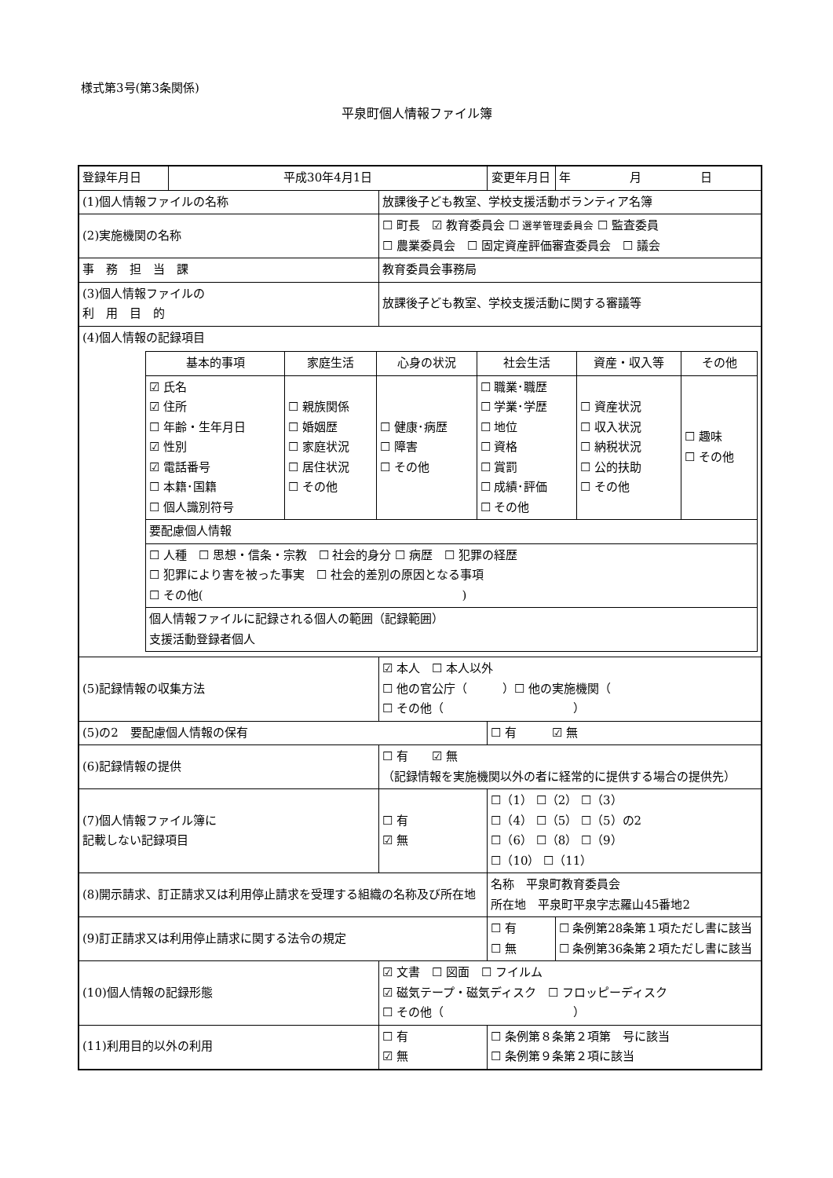様式第3号(第3条関係)
平泉町個人情報ファイル簿
| 登録年月日 | 平成30年4月1日 | | 変更年月日 | 年 月 日 |
| (1)個人情報ファイルの名称 | | 放課後子ども教室、学校支援活動ボランティア名簿 | | |
| (2)実施機関の名称 | | ☐ 町長 ☑ 教育委員会 ☐ 選挙管理委員会 ☐ 監査委員 ☐ 農業委員会 ☐ 固定資産評価審査委員会 ☐ 議会 | | |
| 事 務 担 当 課 | | 教育委員会事務局 | | |
| (3)個人情報ファイルの 利 用 目 的 | | 放課後子ども教室、学校支援活動に関する審議等 | | |
| (4)個人情報の記録項目 / 基本的事項 / 家庭生活 / 心身の状況 / 社会生活 / 資産・収入等 / その他 / / ☑ 氏名 ☑ 住所 ☐ 年齢・生年月日 ☑ 性別 ☑ 電話番号 ☐ 本籍･国籍 ☐ 個人識別符号 / ☐ 親族関係 ☐ 婚姻歴 ☐ 家庭状況 ☐ 居住状況 ☐ その他 / ☐ 健康･病歴 ☐ 障害 ☐ その他 / ☐ 職業･職歴 ☐ 学業･学歴 ☐ 地位 ☐ 資格 ☐ 賞罰 ☐ 成績･評価 ☐ その他 / ☐ 資産状況 ☐ 収入状況 ☐ 納税状況 ☐ 公的扶助 ☐ その他 / ☐ 趣味 ☐ その他 / / 要配慮個人情報 / / / / / / / ☐ 人種 ☐ 思想・信条・宗教 ☐ 社会的身分 ☐ 病歴 ☐ 犯罪の経歴 ☐ 犯罪により害を被った事実 ☐ 社会的差別の原因となる事項 ☐ その他( ) / / / / / / / 個人情報ファイルに記録される個人の範囲（記録範囲） 支援活動登録者個人 / / / / / / | | | | |
| (5)記録情報の収集方法 | | ☑ 本人 ☐ 本人以外 ☐ 他の官公庁（ ）☐ 他の実施機関（ ☐ その他（ ） | | |
| (5)の2 要配慮個人情報の保有 | | | ☐ 有 ☑ 無 | |
| (6)記録情報の提供 | | ☐ 有 ☑ 無 （記録情報を実施機関以外の者に経常的に提供する場合の提供先） | | |
| (7)個人情報ファイル簿に 記載しない記録項目 | | ☐ 有 ☑ 無 | ☐（1） ☐（2） ☐（3） ☐（4） ☐（5） ☐（5）の2 ☐（6） ☐（8） ☐（9） ☐（10） ☐（11） | |
| (8)開示請求、訂正請求又は利用停止請求を受理する組織の名称及び所在地 | | | 名称 平泉町教育委員会 所在地 平泉町平泉字志羅山45番地2 | |
| (9)訂正請求又は利用停止請求に関する法令の規定 | | | ☐ 有 ☐ 無 | ☐ 条例第28条第１項ただし書に該当 ☐ 条例第36条第２項ただし書に該当 |
| (10)個人情報の記録形態 | | ☑ 文書 ☐ 図面 ☐ フイルム ☑ 磁気テープ・磁気ディスク ☐ フロッピーディスク ☐ その他（ ） | | |
| (11)利用目的以外の利用 | | ☐ 有 ☑ 無 | ☐ 条例第８条第２項第 号に該当 ☐ 条例第９条第２項に該当 | |